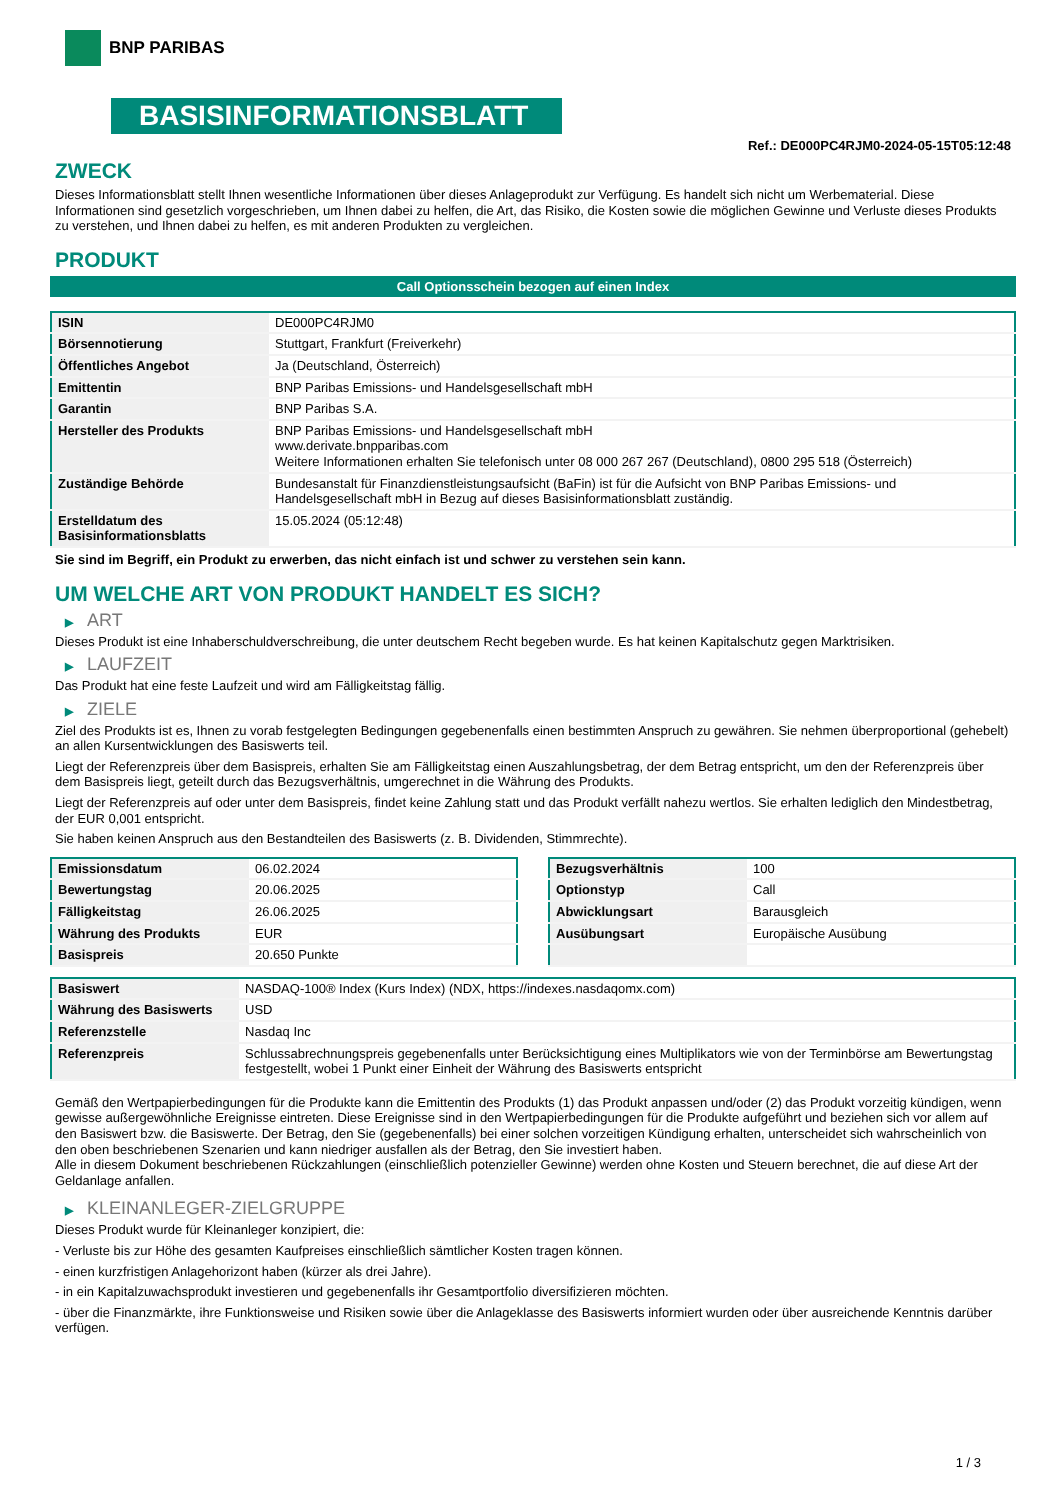BNP PARIBAS
BASISINFORMATIONSBLATT
Ref.: DE000PC4RJM0-2024-05-15T05:12:48
ZWECK
Dieses Informationsblatt stellt Ihnen wesentliche Informationen über dieses Anlageprodukt zur Verfügung. Es handelt sich nicht um Werbematerial. Diese Informationen sind gesetzlich vorgeschrieben, um Ihnen dabei zu helfen, die Art, das Risiko, die Kosten sowie die möglichen Gewinne und Verluste dieses Produkts zu verstehen, und Ihnen dabei zu helfen, es mit anderen Produkten zu vergleichen.
PRODUKT
Call Optionsschein bezogen auf einen Index
| ISIN | DE000PC4RJM0 |
| Börsennotierung | Stuttgart, Frankfurt (Freiverkehr) |
| Öffentliches Angebot | Ja (Deutschland, Österreich) |
| Emittentin | BNP Paribas Emissions- und Handelsgesellschaft mbH |
| Garantin | BNP Paribas S.A. |
| Hersteller des Produkts | BNP Paribas Emissions- und Handelsgesellschaft mbH www.derivate.bnpparibas.com Weitere Informationen erhalten Sie telefonisch unter 08 000 267 267 (Deutschland), 0800 295 518 (Österreich) |
| Zuständige Behörde | Bundesanstalt für Finanzdienstleistungsaufsicht (BaFin) ist für die Aufsicht von BNP Paribas Emissions- und Handelsgesellschaft mbH in Bezug auf dieses Basisinformationsblatt zuständig. |
| Erstelldatum des Basisinformationsblatts | 15.05.2024 (05:12:48) |
Sie sind im Begriff, ein Produkt zu erwerben, das nicht einfach ist und schwer zu verstehen sein kann.
UM WELCHE ART VON PRODUKT HANDELT ES SICH?
▶ ART
Dieses Produkt ist eine Inhaberschuldverschreibung, die unter deutschem Recht begeben wurde. Es hat keinen Kapitalschutz gegen Marktrisiken.
▶ LAUFZEIT
Das Produkt hat eine feste Laufzeit und wird am Fälligkeitstag fällig.
▶ ZIELE
Ziel des Produkts ist es, Ihnen zu vorab festgelegten Bedingungen gegebenenfalls einen bestimmten Anspruch zu gewähren. Sie nehmen überproportional (gehebelt) an allen Kursentwicklungen des Basiswerts teil.
Liegt der Referenzpreis über dem Basispreis, erhalten Sie am Fälligkeitstag einen Auszahlungsbetrag, der dem Betrag entspricht, um den der Referenzpreis über dem Basispreis liegt, geteilt durch das Bezugsverhältnis, umgerechnet in die Währung des Produkts.
Liegt der Referenzpreis auf oder unter dem Basispreis, findet keine Zahlung statt und das Produkt verfällt nahezu wertlos. Sie erhalten lediglich den Mindestbetrag, der EUR 0,001 entspricht.
Sie haben keinen Anspruch aus den Bestandteilen des Basiswerts (z. B. Dividenden, Stimmrechte).
| Emissionsdatum | 06.02.2024 |
| Bewertungstag | 20.06.2025 |
| Fälligkeitstag | 26.06.2025 |
| Währung des Produkts | EUR |
| Basispreis | 20.650 Punkte |
| Bezugsverhältnis | 100 |
| Optionstyp | Call |
| Abwicklungsart | Barausgleich |
| Ausübungsart | Europäische Ausübung |
| Basiswert | NASDAQ-100® Index (Kurs Index) (NDX, https://indexes.nasdaqomx.com) |
| Währung des Basiswerts | USD |
| Referenzstelle | Nasdaq Inc |
| Referenzpreis | Schlussabrechnungspreis gegebenenfalls unter Berücksichtigung eines Multiplikators wie von der Terminbörse am Bewertungstag festgestellt, wobei 1 Punkt einer Einheit der Währung des Basiswerts entspricht |
Gemäß den Wertpapierbedingungen für die Produkte kann die Emittentin des Produkts (1) das Produkt anpassen und/oder (2) das Produkt vorzeitig kündigen, wenn gewisse außergewöhnliche Ereignisse eintreten. Diese Ereignisse sind in den Wertpapierbedingungen für die Produkte aufgeführt und beziehen sich vor allem auf den Basiswert bzw. die Basiswerte. Der Betrag, den Sie (gegebenenfalls) bei einer solchen vorzeitigen Kündigung erhalten, unterscheidet sich wahrscheinlich von den oben beschriebenen Szenarien und kann niedriger ausfallen als der Betrag, den Sie investiert haben.
Alle in diesem Dokument beschriebenen Rückzahlungen (einschließlich potenzieller Gewinne) werden ohne Kosten und Steuern berechnet, die auf diese Art der Geldanlage anfallen.
▶ KLEINANLEGER-ZIELGRUPPE
Dieses Produkt wurde für Kleinanleger konzipiert, die:
- Verluste bis zur Höhe des gesamten Kaufpreises einschließlich sämtlicher Kosten tragen können.
- einen kurzfristigen Anlagehorizont haben (kürzer als drei Jahre).
- in ein Kapitalzuwachsprodukt investieren und gegebenenfalls ihr Gesamtportfolio diversifizieren möchten.
- über die Finanzmärkte, ihre Funktionsweise und Risiken sowie über die Anlageklasse des Basiswerts informiert wurden oder über ausreichende Kenntnis darüber verfügen.
1 / 3